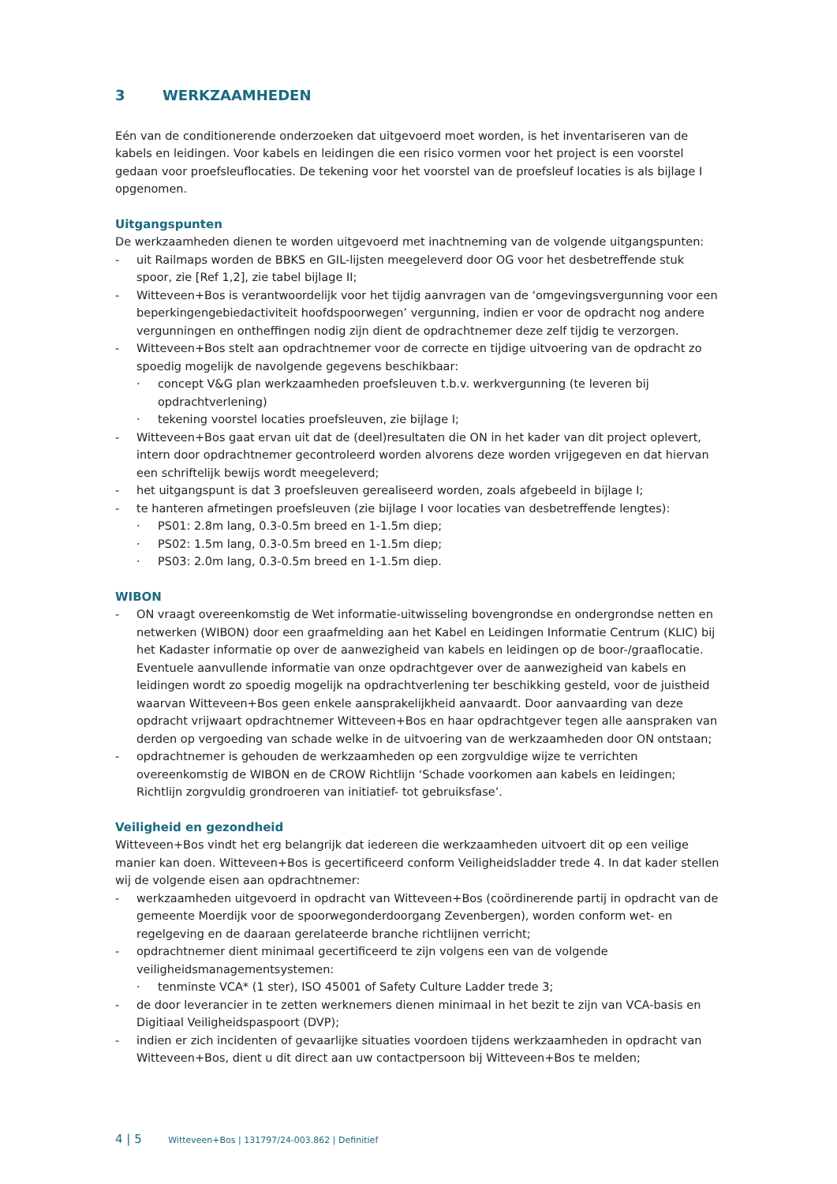3 WERKZAAMHEDEN
Eén van de conditionerende onderzoeken dat uitgevoerd moet worden, is het inventariseren van de kabels en leidingen. Voor kabels en leidingen die een risico vormen voor het project is een voorstel gedaan voor proefsleuflocaties. De tekening voor het voorstel van de proefsleuf locaties is als bijlage I opgenomen.
Uitgangspunten
De werkzaamheden dienen te worden uitgevoerd met inachtneming van de volgende uitgangspunten:
- uit Railmaps worden de BBKS en GIL-lijsten meegeleverd door OG voor het desbetreffende stuk spoor, zie [Ref 1,2], zie tabel bijlage II;
- Witteveen+Bos is verantwoordelijk voor het tijdig aanvragen van de ‘omgevingsvergunning voor een beperkingengebiedactiviteit hoofdspoorwegen’ vergunning, indien er voor de opdracht nog andere vergunningen en ontheffingen nodig zijn dient de opdrachtnemer deze zelf tijdig te verzorgen.
- Witteveen+Bos stelt aan opdrachtnemer voor de correcte en tijdige uitvoering van de opdracht zo spoedig mogelijk de navolgende gegevens beschikbaar:
· concept V&G plan werkzaamheden proefsleuven t.b.v. werkvergunning (te leveren bij opdrachtverlening)
· tekening voorstel locaties proefsleuven, zie bijlage I;
- Witteveen+Bos gaat ervan uit dat de (deel)resultaten die ON in het kader van dit project oplevert, intern door opdrachtnemer gecontroleerd worden alvorens deze worden vrijgegeven en dat hiervan een schriftelijk bewijs wordt meegeleverd;
- het uitgangspunt is dat 3 proefsleuven gerealiseerd worden, zoals afgebeeld in bijlage I;
- te hanteren afmetingen proefsleuven (zie bijlage I voor locaties van desbetreffende lengtes):
· PS01: 2.8m lang, 0.3-0.5m breed en 1-1.5m diep;
· PS02: 1.5m lang, 0.3-0.5m breed en 1-1.5m diep;
· PS03: 2.0m lang, 0.3-0.5m breed en 1-1.5m diep.
WIBON
- ON vraagt overeenkomstig de Wet informatie-uitwisseling bovengrondse en ondergrondse netten en netwerken (WIBON) door een graafmelding aan het Kabel en Leidingen Informatie Centrum (KLIC) bij het Kadaster informatie op over de aanwezigheid van kabels en leidingen op de boor-/graaflocatie. Eventuele aanvullende informatie van onze opdrachtgever over de aanwezigheid van kabels en leidingen wordt zo spoedig mogelijk na opdrachtverlening ter beschikking gesteld, voor de juistheid waarvan Witteveen+Bos geen enkele aansprakelijkheid aanvaardt. Door aanvaarding van deze opdracht vrijwaart opdrachtnemer Witteveen+Bos en haar opdrachtgever tegen alle aanspraken van derden op vergoeding van schade welke in de uitvoering van de werkzaamheden door ON ontstaan;
- opdrachtnemer is gehouden de werkzaamheden op een zorgvuldige wijze te verrichten overeenkomstig de WIBON en de CROW Richtlijn ‘Schade voorkomen aan kabels en leidingen; Richtlijn zorgvuldig grondroeren van initiatief- tot gebruiksfase’.
Veiligheid en gezondheid
Witteveen+Bos vindt het erg belangrijk dat iedereen die werkzaamheden uitvoert dit op een veilige manier kan doen. Witteveen+Bos is gecertificeerd conform Veiligheidsladder trede 4. In dat kader stellen wij de volgende eisen aan opdrachtnemer:
- werkzaamheden uitgevoerd in opdracht van Witteveen+Bos (coördinerende partij in opdracht van de gemeente Moerdijk voor de spoorwegonderdoorgang Zevenbergen), worden conform wet- en regelgeving en de daaraan gerelateerde branche richtlijnen verricht;
- opdrachtnemer dient minimaal gecertificeerd te zijn volgens een van de volgende veiligheidsmanagementsystemen:
· tenminste VCA* (1 ster), ISO 45001 of Safety Culture Ladder trede 3;
- de door leverancier in te zetten werknemers dienen minimaal in het bezit te zijn van VCA-basis en Digitiaal Veiligheidspaspoort (DVP);
- indien er zich incidenten of gevaarlijke situaties voordoen tijdens werkzaamheden in opdracht van Witteveen+Bos, dient u dit direct aan uw contactpersoon bij Witteveen+Bos te melden;
4 | 5 Witteveen+Bos | 131797/24-003.862 | Definitief